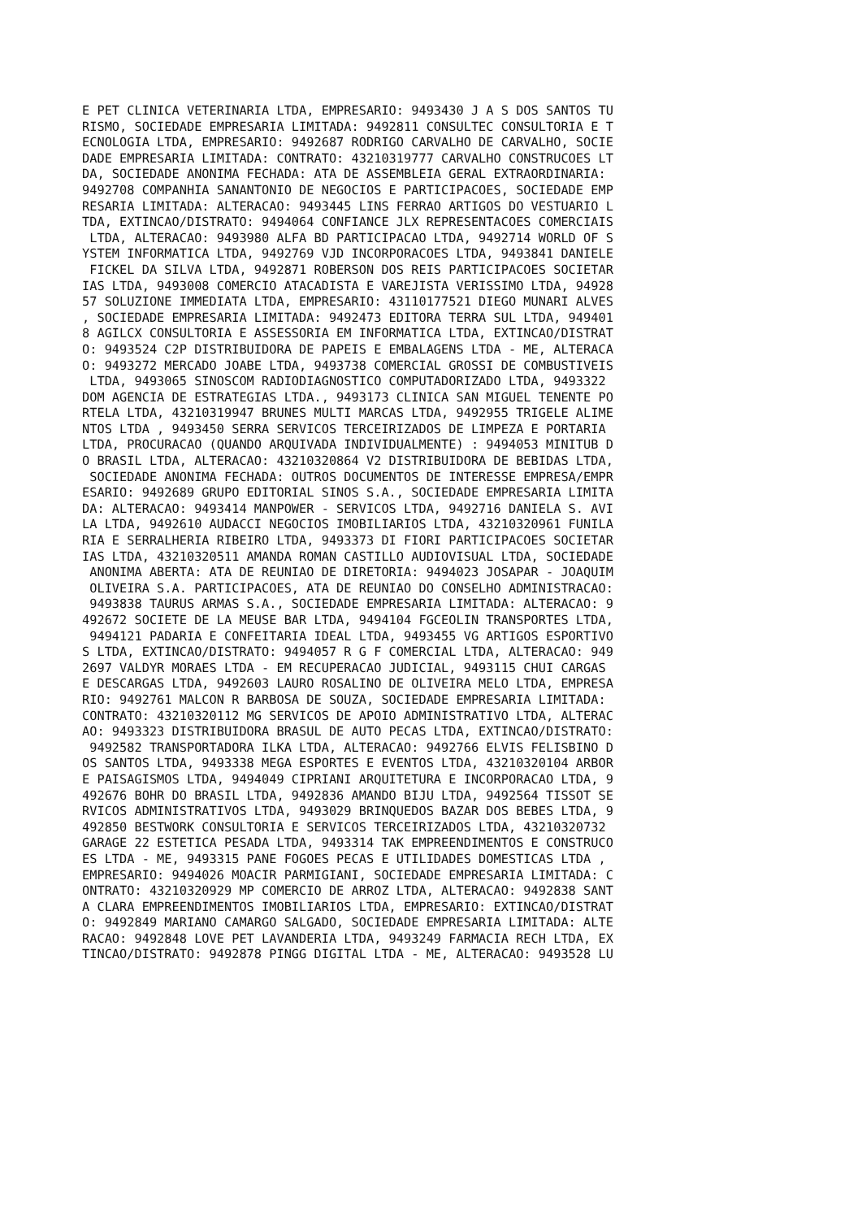E PET CLINICA VETERINARIA LTDA, EMPRESARIO: 9493430 J A S DOS SANTOS TU
RISMO, SOCIEDADE EMPRESARIA LIMITADA: 9492811 CONSULTEC CONSULTORIA E T
ECNOLOGIA LTDA, EMPRESARIO: 9492687 RODRIGO CARVALHO DE CARVALHO, SOCIE
DADE EMPRESARIA LIMITADA: CONTRATO: 43210319777 CARVALHO CONSTRUCOES LT
DA, SOCIEDADE ANONIMA FECHADA: ATA DE ASSEMBLEIA GERAL EXTRAORDINARIA: 
9492708 COMPANHIA SANANTONIO DE NEGOCIOS E PARTICIPACOES, SOCIEDADE EMP
RESARIA LIMITADA: ALTERACAO: 9493445 LINS FERRAO ARTIGOS DO VESTUARIO L
TDA, EXTINCAO/DISTRATO: 9494064 CONFIANCE JLX REPRESENTACOES COMERCIAIS
 LTDA, ALTERACAO: 9493980 ALFA BD PARTICIPACAO LTDA, 9492714 WORLD OF S
YSTEM INFORMATICA LTDA, 9492769 VJD INCORPORACOES LTDA, 9493841 DANIELE
 FICKEL DA SILVA LTDA, 9492871 ROBERSON DOS REIS PARTICIPACOES SOCIETAR
IAS LTDA, 9493008 COMERCIO ATACADISTA E VAREJISTA VERISSIMO LTDA, 94928
57 SOLUZIONE IMMEDIATA LTDA, EMPRESARIO: 43110177521 DIEGO MUNARI ALVES
, SOCIEDADE EMPRESARIA LIMITADA: 9492473 EDITORA TERRA SUL LTDA, 949401
8 AGILCX CONSULTORIA E ASSESSORIA EM INFORMATICA LTDA, EXTINCAO/DISTRAT
O: 9493524 C2P DISTRIBUIDORA DE PAPEIS E EMBALAGENS LTDA - ME, ALTERACA
O: 9493272 MERCADO JOABE LTDA, 9493738 COMERCIAL GROSSI DE COMBUSTIVEIS
 LTDA, 9493065 SINOSCOM RADIODIAGNOSTICO COMPUTADORIZADO LTDA, 9493322 
DOM AGENCIA DE ESTRATEGIAS LTDA., 9493173 CLINICA SAN MIGUEL TENENTE PO
RTELA LTDA, 43210319947 BRUNES MULTI MARCAS LTDA, 9492955 TRIGELE ALIME
NTOS LTDA , 9493450 SERRA SERVICOS TERCEIRIZADOS DE LIMPEZA E PORTARIA 
LTDA, PROCURACAO (QUANDO ARQUIVADA INDIVIDUALMENTE) : 9494053 MINITUB D
O BRASIL LTDA, ALTERACAO: 43210320864 V2 DISTRIBUIDORA DE BEBIDAS LTDA,
 SOCIEDADE ANONIMA FECHADA: OUTROS DOCUMENTOS DE INTERESSE EMPRESA/EMPR
ESARIO: 9492689 GRUPO EDITORIAL SINOS S.A., SOCIEDADE EMPRESARIA LIMITA
DA: ALTERACAO: 9493414 MANPOWER - SERVICOS LTDA, 9492716 DANIELA S. AVI
LA LTDA, 9492610 AUDACCI NEGOCIOS IMOBILIARIOS LTDA, 43210320961 FUNILA
RIA E SERRALHERIA RIBEIRO LTDA, 9493373 DI FIORI PARTICIPACOES SOCIETAR
IAS LTDA, 43210320511 AMANDA ROMAN CASTILLO AUDIOVISUAL LTDA, SOCIEDADE
 ANONIMA ABERTA: ATA DE REUNIAO DE DIRETORIA: 9494023 JOSAPAR - JOAQUIM
 OLIVEIRA S.A. PARTICIPACOES, ATA DE REUNIAO DO CONSELHO ADMINISTRACAO:
 9493838 TAURUS ARMAS S.A., SOCIEDADE EMPRESARIA LIMITADA: ALTERACAO: 9
492672 SOCIETE DE LA MEUSE BAR LTDA, 9494104 FGCEOLIN TRANSPORTES LTDA,
 9494121 PADARIA E CONFEITARIA IDEAL LTDA, 9493455 VG ARTIGOS ESPORTIVO
S LTDA, EXTINCAO/DISTRATO: 9494057 R G F COMERCIAL LTDA, ALTERACAO: 949
2697 VALDYR MORAES LTDA - EM RECUPERACAO JUDICIAL, 9493115 CHUI CARGAS 
E DESCARGAS LTDA, 9492603 LAURO ROSALINO DE OLIVEIRA MELO LTDA, EMPRESA
RIO: 9492761 MALCON R BARBOSA DE SOUZA, SOCIEDADE EMPRESARIA LIMITADA: 
CONTRATO: 43210320112 MG SERVICOS DE APOIO ADMINISTRATIVO LTDA, ALTERAC
AO: 9493323 DISTRIBUIDORA BRASUL DE AUTO PECAS LTDA, EXTINCAO/DISTRATO:
 9492582 TRANSPORTADORA ILKA LTDA, ALTERACAO: 9492766 ELVIS FELISBINO D
OS SANTOS LTDA, 9493338 MEGA ESPORTES E EVENTOS LTDA, 43210320104 ARBOR
E PAISAGISMOS LTDA, 9494049 CIPRIANI ARQUITETURA E INCORPORACAO LTDA, 9
492676 BOHR DO BRASIL LTDA, 9492836 AMANDO BIJU LTDA, 9492564 TISSOT SE
RVICOS ADMINISTRATIVOS LTDA, 9493029 BRINQUEDOS BAZAR DOS BEBES LTDA, 9
492850 BESTWORK CONSULTORIA E SERVICOS TERCEIRIZADOS LTDA, 43210320732 
GARAGE 22 ESTETICA PESADA LTDA, 9493314 TAK EMPREENDIMENTOS E CONSTRUCO
ES LTDA - ME, 9493315 PANE FOGOES PECAS E UTILIDADES DOMESTICAS LTDA , 
EMPRESARIO: 9494026 MOACIR PARMIGIANI, SOCIEDADE EMPRESARIA LIMITADA: C
ONTRATO: 43210320929 MP COMERCIO DE ARROZ LTDA, ALTERACAO: 9492838 SANT
A CLARA EMPREENDIMENTOS IMOBILIARIOS LTDA, EMPRESARIO: EXTINCAO/DISTRAT
O: 9492849 MARIANO CAMARGO SALGADO, SOCIEDADE EMPRESARIA LIMITADA: ALTE
RACAO: 9492848 LOVE PET LAVANDERIA LTDA, 9493249 FARMACIA RECH LTDA, EX
TINCAO/DISTRATO: 9492878 PINGG DIGITAL LTDA - ME, ALTERACAO: 9493528 LU